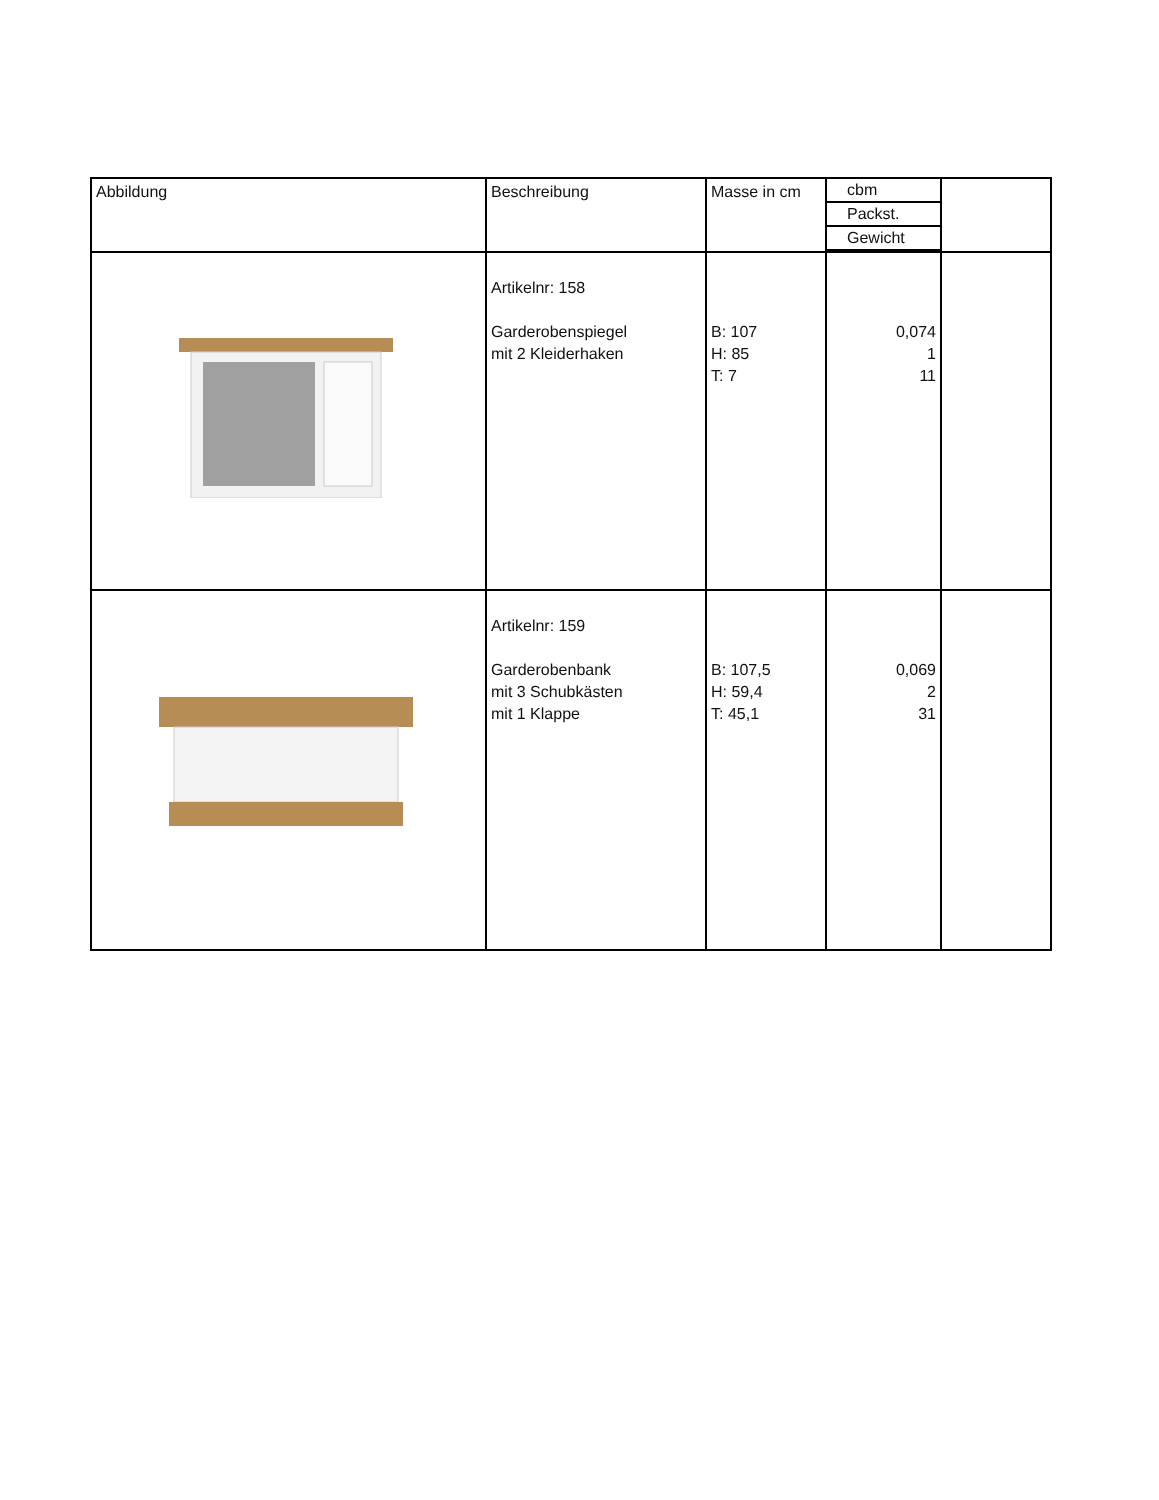| Abbildung | Beschreibung | Masse in cm | cbm Packst. Gewicht | |
| | Artikelnr: 158 Garderobenspiegel mit 2 Kleiderhaken | B: 107 H: 85 T: 7 | 0,074 1 11 | |
| | Artikelnr: 159 Garderobenbank mit 3 Schubkästen mit 1 Klappe | B: 107,5 H: 59,4 T: 45,1 | 0,069 2 31 | |